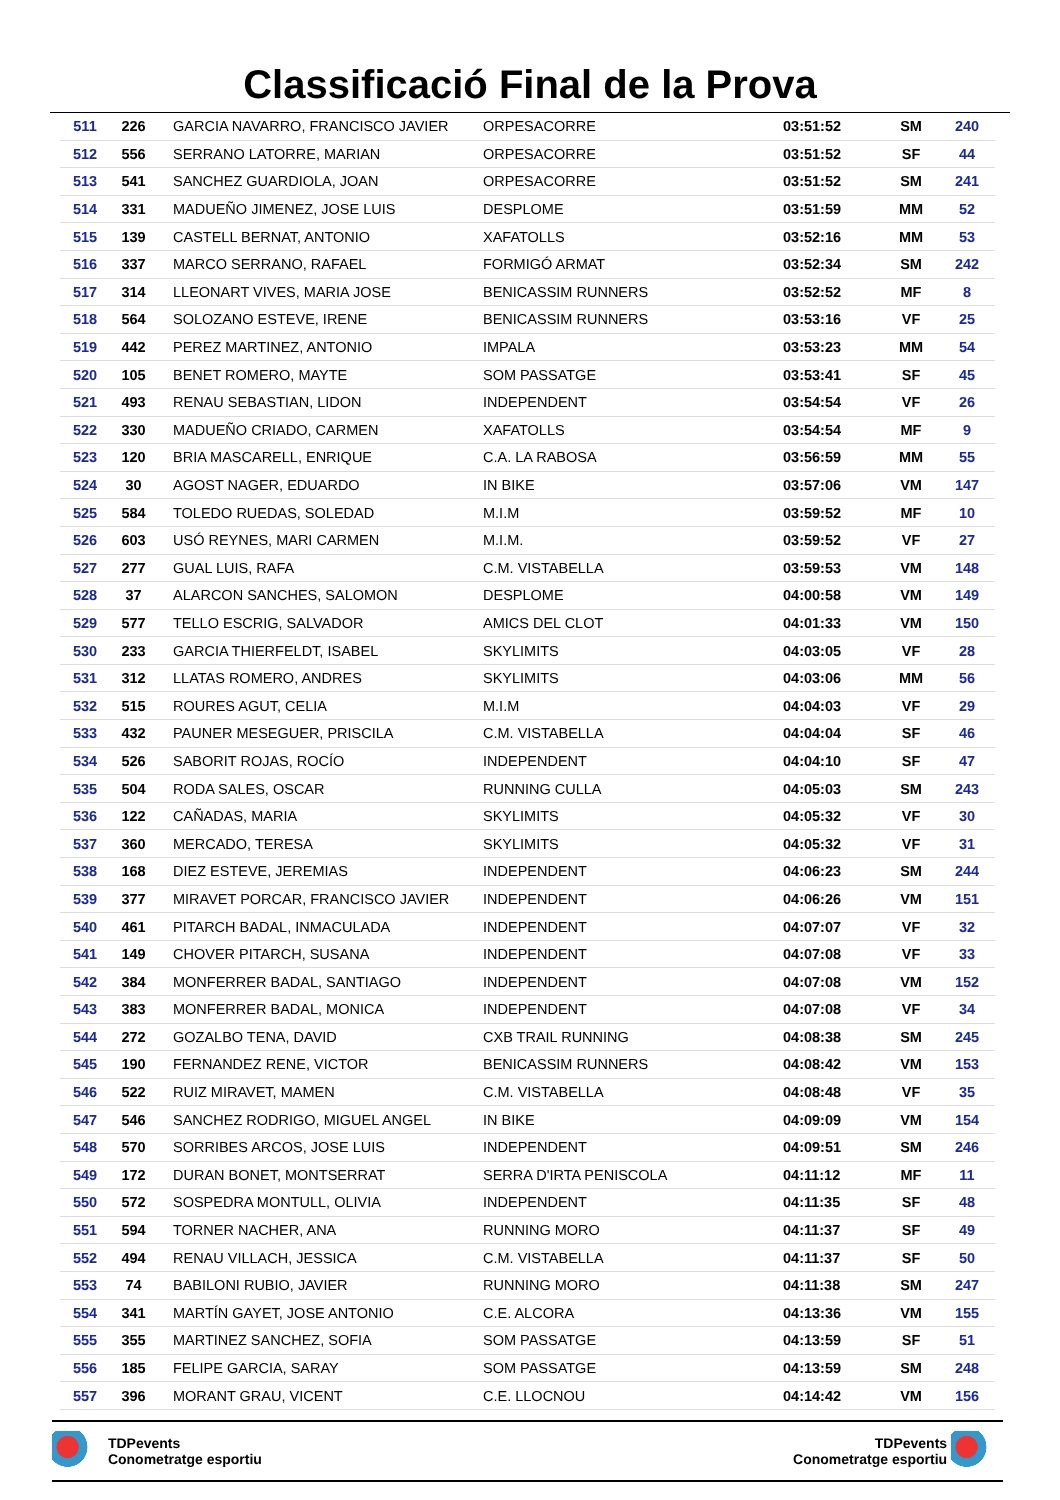Classificació Final de la Prova
| 511 | 226 | GARCIA NAVARRO, FRANCISCO JAVIER | ORPESACORRE | 03:51:52 | SM | 240 |
| 512 | 556 | SERRANO LATORRE, MARIAN | ORPESACORRE | 03:51:52 | SF | 44 |
| 513 | 541 | SANCHEZ GUARDIOLA, JOAN | ORPESACORRE | 03:51:52 | SM | 241 |
| 514 | 331 | MADUEÑO JIMENEZ, JOSE LUIS | DESPLOME | 03:51:59 | MM | 52 |
| 515 | 139 | CASTELL BERNAT, ANTONIO | XAFATOLLS | 03:52:16 | MM | 53 |
| 516 | 337 | MARCO SERRANO, RAFAEL | FORMIGÓ ARMAT | 03:52:34 | SM | 242 |
| 517 | 314 | LLEONART VIVES, MARIA JOSE | BENICASSIM RUNNERS | 03:52:52 | MF | 8 |
| 518 | 564 | SOLOZANO ESTEVE, IRENE | BENICASSIM RUNNERS | 03:53:16 | VF | 25 |
| 519 | 442 | PEREZ MARTINEZ, ANTONIO | IMPALA | 03:53:23 | MM | 54 |
| 520 | 105 | BENET ROMERO, MAYTE | SOM PASSATGE | 03:53:41 | SF | 45 |
| 521 | 493 | RENAU SEBASTIAN, LIDON | INDEPENDENT | 03:54:54 | VF | 26 |
| 522 | 330 | MADUEÑO CRIADO, CARMEN | XAFATOLLS | 03:54:54 | MF | 9 |
| 523 | 120 | BRIA MASCARELL, ENRIQUE | C.A. LA RABOSA | 03:56:59 | MM | 55 |
| 524 | 30 | AGOST NAGER, EDUARDO | IN BIKE | 03:57:06 | VM | 147 |
| 525 | 584 | TOLEDO RUEDAS, SOLEDAD | M.I.M | 03:59:52 | MF | 10 |
| 526 | 603 | USÓ REYNES, MARI CARMEN | M.I.M. | 03:59:52 | VF | 27 |
| 527 | 277 | GUAL LUIS, RAFA | C.M. VISTABELLA | 03:59:53 | VM | 148 |
| 528 | 37 | ALARCON SANCHES, SALOMON | DESPLOME | 04:00:58 | VM | 149 |
| 529 | 577 | TELLO ESCRIG, SALVADOR | AMICS DEL CLOT | 04:01:33 | VM | 150 |
| 530 | 233 | GARCIA THIERFELDT, ISABEL | SKYLIMITS | 04:03:05 | VF | 28 |
| 531 | 312 | LLATAS ROMERO, ANDRES | SKYLIMITS | 04:03:06 | MM | 56 |
| 532 | 515 | ROURES AGUT, CELIA | M.I.M | 04:04:03 | VF | 29 |
| 533 | 432 | PAUNER MESEGUER, PRISCILA | C.M. VISTABELLA | 04:04:04 | SF | 46 |
| 534 | 526 | SABORIT ROJAS, ROCÍO | INDEPENDENT | 04:04:10 | SF | 47 |
| 535 | 504 | RODA SALES, OSCAR | RUNNING CULLA | 04:05:03 | SM | 243 |
| 536 | 122 | CAÑADAS, MARIA | SKYLIMITS | 04:05:32 | VF | 30 |
| 537 | 360 | MERCADO, TERESA | SKYLIMITS | 04:05:32 | VF | 31 |
| 538 | 168 | DIEZ ESTEVE, JEREMIAS | INDEPENDENT | 04:06:23 | SM | 244 |
| 539 | 377 | MIRAVET PORCAR, FRANCISCO JAVIER | INDEPENDENT | 04:06:26 | VM | 151 |
| 540 | 461 | PITARCH BADAL, INMACULADA | INDEPENDENT | 04:07:07 | VF | 32 |
| 541 | 149 | CHOVER PITARCH, SUSANA | INDEPENDENT | 04:07:08 | VF | 33 |
| 542 | 384 | MONFERRER BADAL, SANTIAGO | INDEPENDENT | 04:07:08 | VM | 152 |
| 543 | 383 | MONFERRER BADAL, MONICA | INDEPENDENT | 04:07:08 | VF | 34 |
| 544 | 272 | GOZALBO TENA, DAVID | CXB TRAIL RUNNING | 04:08:38 | SM | 245 |
| 545 | 190 | FERNANDEZ RENE, VICTOR | BENICASSIM RUNNERS | 04:08:42 | VM | 153 |
| 546 | 522 | RUIZ MIRAVET, MAMEN | C.M. VISTABELLA | 04:08:48 | VF | 35 |
| 547 | 546 | SANCHEZ RODRIGO, MIGUEL ANGEL | IN BIKE | 04:09:09 | VM | 154 |
| 548 | 570 | SORRIBES ARCOS, JOSE LUIS | INDEPENDENT | 04:09:51 | SM | 246 |
| 549 | 172 | DURAN BONET, MONTSERRAT | SERRA D'IRTA PENISCOLA | 04:11:12 | MF | 11 |
| 550 | 572 | SOSPEDRA MONTULL, OLIVIA | INDEPENDENT | 04:11:35 | SF | 48 |
| 551 | 594 | TORNER NACHER, ANA | RUNNING MORO | 04:11:37 | SF | 49 |
| 552 | 494 | RENAU VILLACH, JESSICA | C.M. VISTABELLA | 04:11:37 | SF | 50 |
| 553 | 74 | BABILONI RUBIO, JAVIER | RUNNING MORO | 04:11:38 | SM | 247 |
| 554 | 341 | MARTÍN GAYET, JOSE ANTONIO | C.E. ALCORA | 04:13:36 | VM | 155 |
| 555 | 355 | MARTINEZ SANCHEZ, SOFIA | SOM PASSATGE | 04:13:59 | SF | 51 |
| 556 | 185 | FELIPE GARCIA, SARAY | SOM PASSATGE | 04:13:59 | SM | 248 |
| 557 | 396 | MORANT GRAU, VICENT | C.E. LLOCNOU | 04:14:42 | VM | 156 |
TDPevents
Conometratge esportiu
TDPevents
Conometratge esportiu